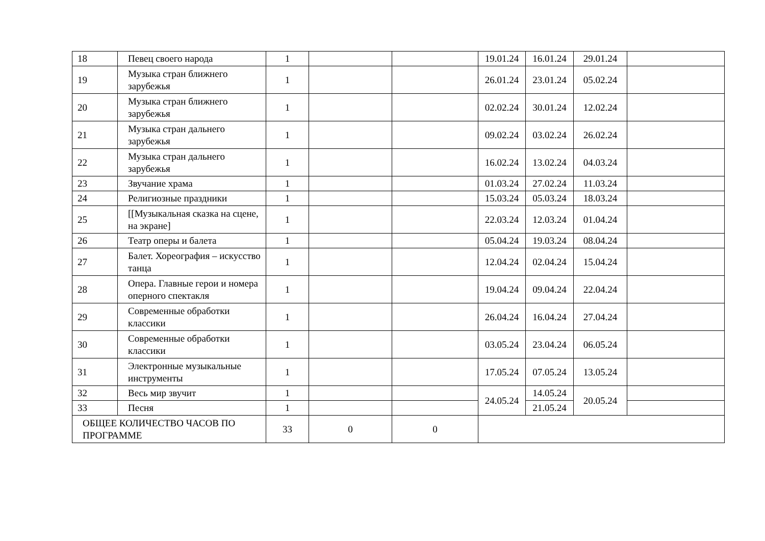| 18 | Певец своего народа | 1 | | | 19.01.24 | 16.01.24 | 29.01.24 | |
| 19 | Музыка стран ближнего зарубежья | 1 | | | 26.01.24 | 23.01.24 | 05.02.24 | |
| 20 | Музыка стран ближнего зарубежья | 1 | | | 02.02.24 | 30.01.24 | 12.02.24 | |
| 21 | Музыка стран дальнего зарубежья | 1 | | | 09.02.24 | 03.02.24 | 26.02.24 | |
| 22 | Музыка стран дальнего зарубежья | 1 | | | 16.02.24 | 13.02.24 | 04.03.24 | |
| 23 | Звучание храма | 1 | | | 01.03.24 | 27.02.24 | 11.03.24 | |
| 24 | Религиозные праздники | 1 | | | 15.03.24 | 05.03.24 | 18.03.24 | |
| 25 | [[Музыкальная сказка на сцене, на экране] | 1 | | | 22.03.24 | 12.03.24 | 01.04.24 | |
| 26 | Театр оперы и балета | 1 | | | 05.04.24 | 19.03.24 | 08.04.24 | |
| 27 | Балет. Хореография – искусство танца | 1 | | | 12.04.24 | 02.04.24 | 15.04.24 | |
| 28 | Опера. Главные герои и номера оперного спектакля | 1 | | | 19.04.24 | 09.04.24 | 22.04.24 | |
| 29 | Современные обработки классики | 1 | | | 26.04.24 | 16.04.24 | 27.04.24 | |
| 30 | Современные обработки классики | 1 | | | 03.05.24 | 23.04.24 | 06.05.24 | |
| 31 | Электронные музыкальные инструменты | 1 | | | 17.05.24 | 07.05.24 | 13.05.24 | |
| 32 | Весь мир звучит | 1 | | | 24.05.24 | 14.05.24 | 20.05.24 | |
| 33 | Песня | 1 | | | | 21.05.24 | | |
| ОБЩЕЕ КОЛИЧЕСТВО ЧАСОВ ПО ПРОГРАММЕ | | 33 | 0 | 0 | | | | |